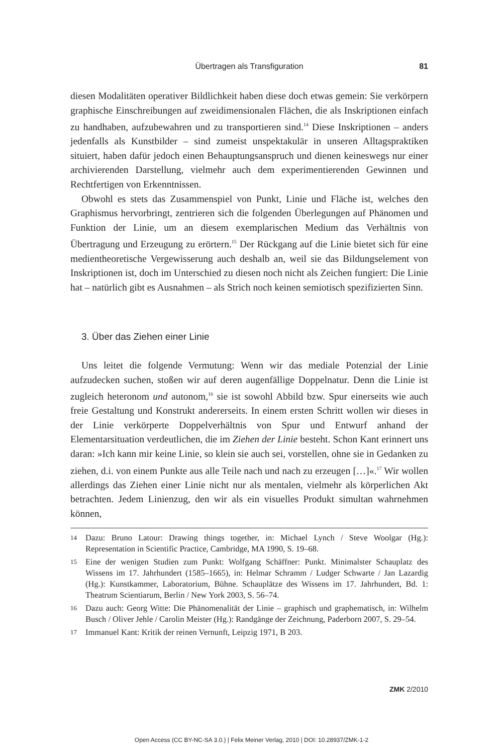Übertragen als Transfiguration
81
diesen Modalitäten operativer Bildlichkeit haben diese doch etwas gemein: Sie verkörpern graphische Einschreibungen auf zweidimensionalen Flächen, die als Inskriptionen einfach zu handhaben, aufzubewahren und zu transportieren sind.<sup>14</sup> Diese Inskriptionen – anders jedenfalls als Kunstbilder – sind zumeist unspektakulär in unseren Alltagspraktiken situiert, haben dafür jedoch einen Behauptungsanspruch und dienen keineswegs nur einer archivierenden Darstellung, vielmehr auch dem experimentierenden Gewinnen und Rechtfertigen von Erkenntnissen.
Obwohl es stets das Zusammenspiel von Punkt, Linie und Fläche ist, welches den Graphismus hervorbringt, zentrieren sich die folgenden Überlegungen auf Phänomen und Funktion der Linie, um an diesem exemplarischen Medium das Verhältnis von Übertragung und Erzeugung zu erörtern.<sup>15</sup> Der Rückgang auf die Linie bietet sich für eine medientheoretische Vergewisserung auch deshalb an, weil sie das Bildungselement von Inskriptionen ist, doch im Unterschied zu diesen noch nicht als Zeichen fungiert: Die Linie hat – natürlich gibt es Ausnahmen – als Strich noch keinen semiotisch spezifizierten Sinn.
3. Über das Ziehen einer Linie
Uns leitet die folgende Vermutung: Wenn wir das mediale Potenzial der Linie aufzudecken suchen, stoßen wir auf deren augenfällige Doppelnatur. Denn die Linie ist zugleich heteronom und autonom,<sup>16</sup> sie ist sowohl Abbild bzw. Spur einerseits wie auch freie Gestaltung und Konstrukt andererseits. In einem ersten Schritt wollen wir dieses in der Linie verkörperte Doppelverhältnis von Spur und Entwurf anhand der Elementarsituation verdeutlichen, die im Ziehen der Linie besteht. Schon Kant erinnert uns daran: »Ich kann mir keine Linie, so klein sie auch sei, vorstellen, ohne sie in Gedanken zu ziehen, d.i. von einem Punkte aus alle Teile nach und nach zu erzeugen […]«.<sup>17</sup> Wir wollen allerdings das Ziehen einer Linie nicht nur als mentalen, vielmehr als körperlichen Akt betrachten. Jedem Linienzug, den wir als ein visuelles Produkt simultan wahrnehmen können,
14 Dazu: Bruno Latour: Drawing things together, in: Michael Lynch / Steve Woolgar (Hg.): Representation in Scientific Practice, Cambridge, MA 1990, S. 19–68.
15 Eine der wenigen Studien zum Punkt: Wolfgang Schäffner: Punkt. Minimalster Schauplatz des Wissens im 17. Jahrhundert (1585–1665), in: Helmar Schramm / Ludger Schwarte / Jan Lazardig (Hg.): Kunstkammer, Laboratorium, Bühne. Schauplätze des Wissens im 17. Jahrhundert, Bd. 1: Theatrum Scientiarum, Berlin / New York 2003, S. 56–74.
16 Dazu auch: Georg Witte: Die Phänomenalität der Linie – graphisch und graphematisch, in: Wilhelm Busch / Oliver Jehle / Carolin Meister (Hg.): Randgänge der Zeichnung, Paderborn 2007, S. 29–54.
17 Immanuel Kant: Kritik der reinen Vernunft, Leipzig 1971, B 203.
ZMK 2/2010
Open Access (CC BY-NC-SA 3.0.) | Felix Meiner Verlag, 2010 | DOI: 10.28937/ZMK-1-2